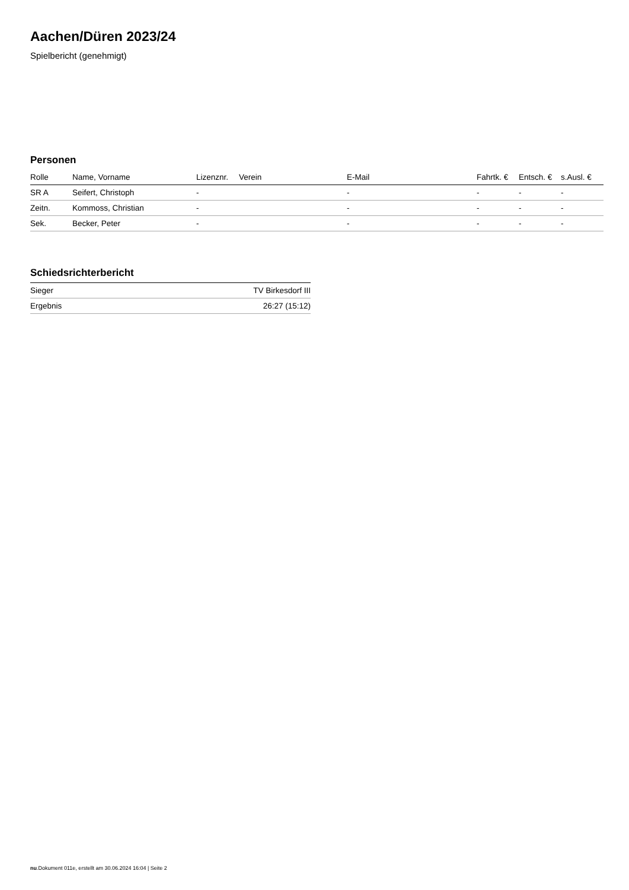Aachen/Düren 2023/24
Spielbericht (genehmigt)
Personen
| Rolle | Name, Vorname | Lizenznr. | Verein | E-Mail | Fahrtk. € | Entsch. € | s.Ausl. € |
| --- | --- | --- | --- | --- | --- | --- | --- |
| SR A | Seifert, Christoph | - | | - | - | - | - |
| Zeitn. | Kommoss, Christian | - | | - | - | - | - |
| Sek. | Becker, Peter | - | | - | - | - | - |
Schiedsrichterbericht
| Sieger | TV Birkesdorf III |
| Ergebnis | 26:27 (15:12) |
nu.Dokument 011e, erstellt am 30.06.2024 16:04 | Seite 2